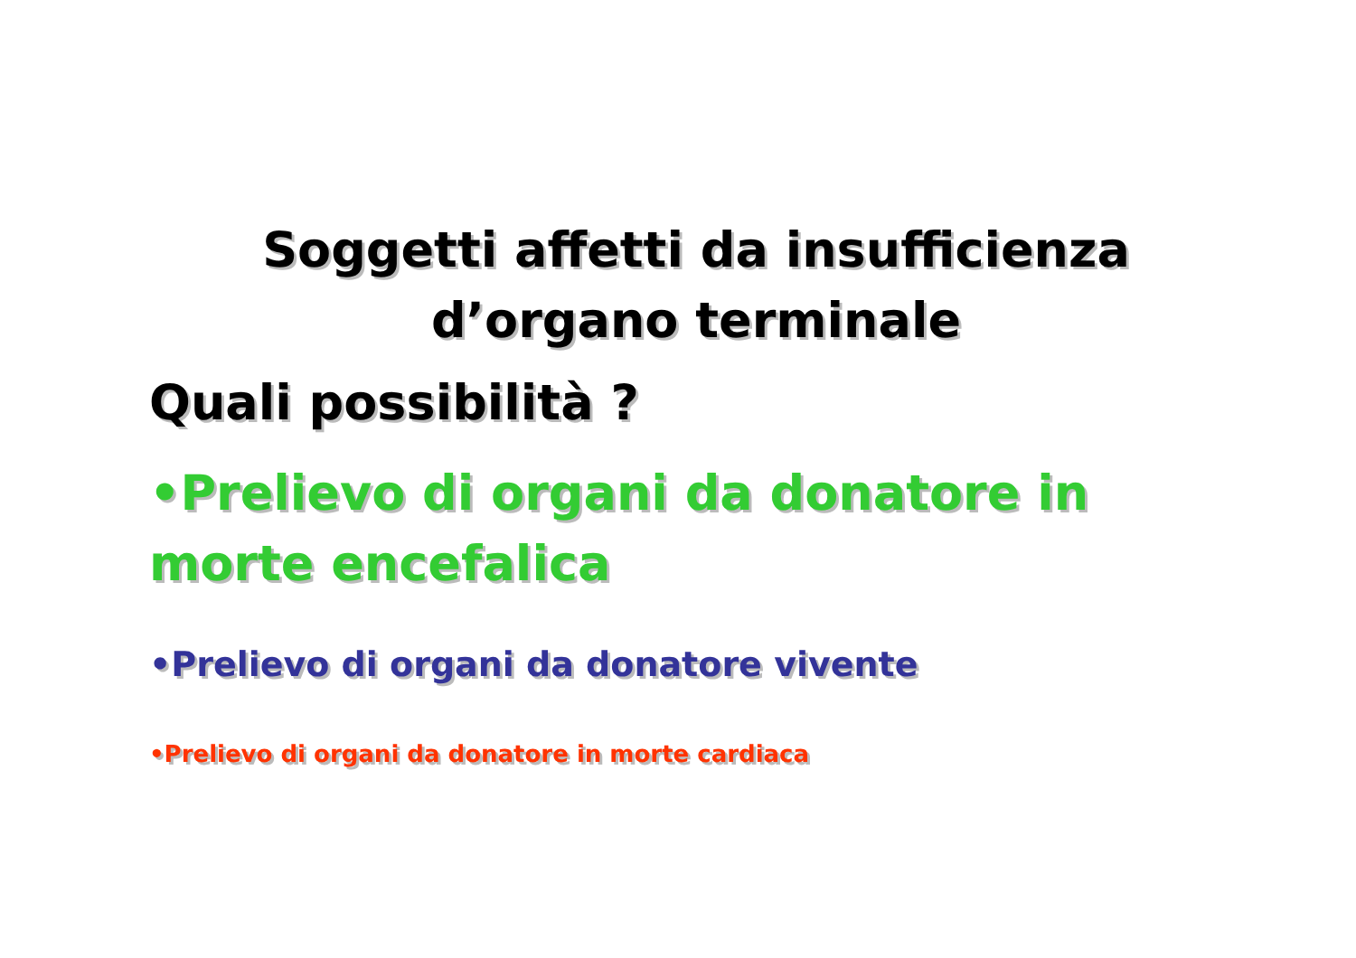Soggetti affetti da insufficienza
d’organo terminale
Quali possibilità ?
•Prelievo di organi da donatore in morte encefalica
•Prelievo di organi da donatore vivente
•Prelievo di organi da donatore in morte cardiaca